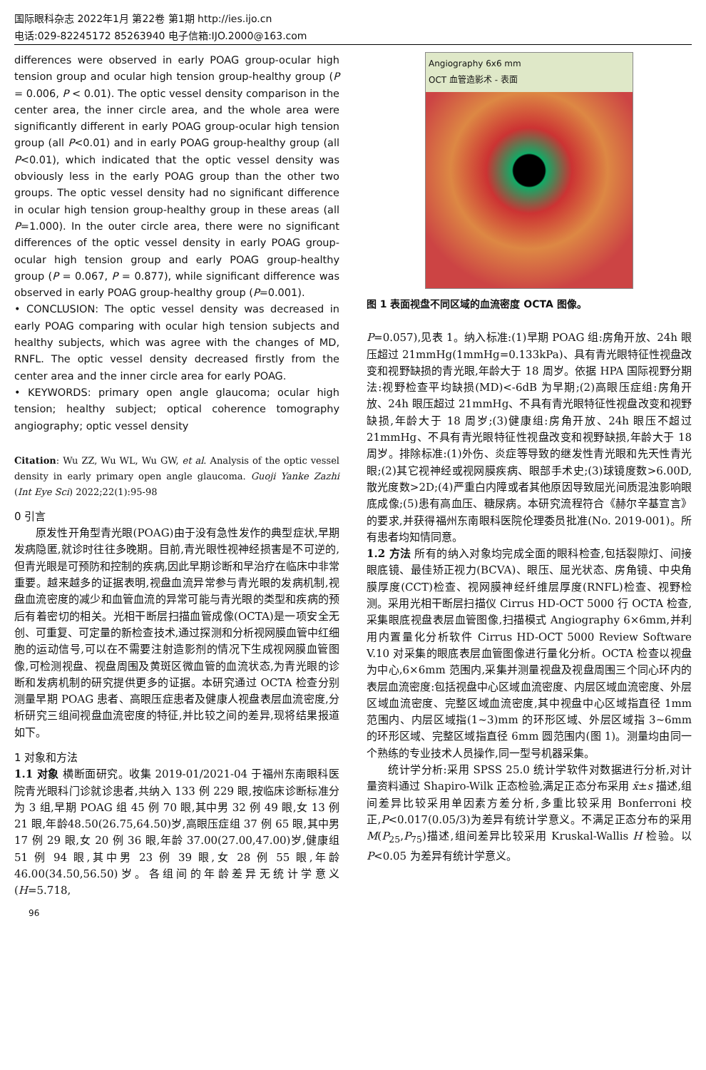国际眼科杂志 2022年1月 第22卷 第1期 http://ies.ijo.cn
电话:029-82245172 85263940 电子信箱:IJO.2000@163.com
differences were observed in early POAG group-ocular high tension group and ocular high tension group-healthy group (P = 0.006, P < 0.01). The optic vessel density comparison in the center area, the inner circle area, and the whole area were significantly different in early POAG group-ocular high tension group (all P<0.01) and in early POAG group-healthy group (all P<0.01), which indicated that the optic vessel density was obviously less in the early POAG group than the other two groups. The optic vessel density had no significant difference in ocular high tension group-healthy group in these areas (all P=1.000). In the outer circle area, there were no significant differences of the optic vessel density in early POAG group-ocular high tension group and early POAG group-healthy group (P = 0.067, P = 0.877), while significant difference was observed in early POAG group-healthy group (P=0.001).
• CONCLUSION: The optic vessel density was decreased in early POAG comparing with ocular high tension subjects and healthy subjects, which was agree with the changes of MD, RNFL. The optic vessel density decreased firstly from the center area and the inner circle area for early POAG.
• KEYWORDS: primary open angle glaucoma; ocular high tension; healthy subject; optical coherence tomography angiography; optic vessel density
Citation: Wu ZZ, Wu WL, Wu GW, et al. Analysis of the optic vessel density in early primary open angle glaucoma. Guoji Yanke Zazhi (Int Eye Sci) 2022;22(1):95-98
0 引言
原发性开角型青光眼(POAG)由于没有急性发作的典型症状,早期发病隐匿,就诊时往往多晚期。目前,青光眼性视神经损害是不可逆的,但青光眼是可预防和控制的疾病,因此早期诊断和早治疗在临床中非常重要。越来越多的证据表明,视盘血流异常参与青光眼的发病机制,视盘血流密度的减少和血管血流的异常可能与青光眼的类型和疾病的预后有着密切的相关。光相干断层扫描血管成像(OCTA)是一项安全无创、可重复、可定量的新检查技术,通过探测和分析视网膜血管中红细胞的运动信号,可以在不需要注射造影剂的情况下生成视网膜血管图像,可检测视盘、视盘周围及黄斑区微血管的血流状态,为青光眼的诊断和发病机制的研究提供更多的证据。本研究通过 OCTA 检查分别测量早期 POAG 患者、高眼压症患者及健康人视盘表层血流密度,分析研究三组间视盘血流密度的特征,并比较之间的差异,现将结果报道如下。
1 对象和方法
1.1 对象 横断面研究。收集 2019-01/2021-04 于福州东南眼科医院青光眼科门诊就诊患者,共纳入 133 例 229 眼,按临床诊断标准分为 3 组,早期 POAG 组 45 例 70 眼,其中男 32 例 49 眼,女 13 例 21 眼,年龄48.50(26.75,64.50)岁,高眼压症组 37 例 65 眼,其中男 17 例 29 眼,女 20 例 36 眼,年龄 37.00(27.00,47.00)岁,健康组 51 例 94 眼,其中男 23 例 39 眼,女 28 例 55 眼,年龄46.00(34.50,56.50)岁。各组间的年龄差异无统计学意义(H=5.718,
Angiography 6x6 mm
OCT 血管造影术 - 表面
图 1 表面视盘不同区域的血流密度 OCTA 图像。
P=0.057),见表 1。纳入标准:(1)早期 POAG 组:房角开放、24h 眼压超过 21mmHg(1mmHg=0.133kPa)、具有青光眼特征性视盘改变和视野缺损的青光眼,年龄大于 18 周岁。依据 HPA 国际视野分期法:视野检查平均缺损(MD)<-6dB 为早期;(2)高眼压症组:房角开放、24h 眼压超过 21mmHg、不具有青光眼特征性视盘改变和视野缺损,年龄大于 18 周岁;(3)健康组:房角开放、24h 眼压不超过 21mmHg、不具有青光眼特征性视盘改变和视野缺损,年龄大于 18 周岁。排除标准:(1)外伤、炎症等导致的继发性青光眼和先天性青光眼;(2)其它视神经或视网膜疾病、眼部手术史;(3)球镜度数>6.00D,散光度数>2D;(4)严重白内障或者其他原因导致屈光间质混浊影响眼底成像;(5)患有高血压、糖尿病。本研究流程符合《赫尔辛基宣言》的要求,并获得福州东南眼科医院伦理委员批准(No. 2019-001)。所有患者均知情同意。
1.2 方法 所有的纳入对象均完成全面的眼科检查,包括裂隙灯、间接眼底镜、最佳矫正视力(BCVA)、眼压、屈光状态、房角镜、中央角膜厚度(CCT)检查、视网膜神经纤维层厚度(RNFL)检查、视野检测。采用光相干断层扫描仪 Cirrus HD-OCT 5000 行 OCTA 检查,采集眼底视盘表层血管图像,扫描模式 Angiography 6×6mm,并利用内置量化分析软件 Cirrus HD-OCT 5000 Review Software V.10 对采集的眼底表层血管图像进行量化分析。OCTA 检查以视盘为中心,6×6mm 范围内,采集并测量视盘及视盘周围三个同心环内的表层血流密度:包括视盘中心区域血流密度、内层区域血流密度、外层区域血流密度、完整区域血流密度,其中视盘中心区域指直径 1mm 范围内、内层区域指(1~3)mm 的环形区域、外层区域指 3~6mm 的环形区域、完整区域指直径 6mm 圆范围内(图 1)。测量均由同一个熟练的专业技术人员操作,同一型号机器采集。
统计学分析:采用 SPSS 25.0 统计学软件对数据进行分析,对计量资料通过 Shapiro-Wilk 正态检验,满足正态分布采用 x̄±s 描述,组间差异比较采用单因素方差分析,多重比较采用 Bonferroni 校正,P<0.017(0.05/3)为差异有统计学意义。不满足正态分布的采用 M(P<sub>25</sub>,P<sub>75</sub>)描述,组间差异比较采用 Kruskal-Wallis H 检验。以 P<0.05 为差异有统计学意义。
96